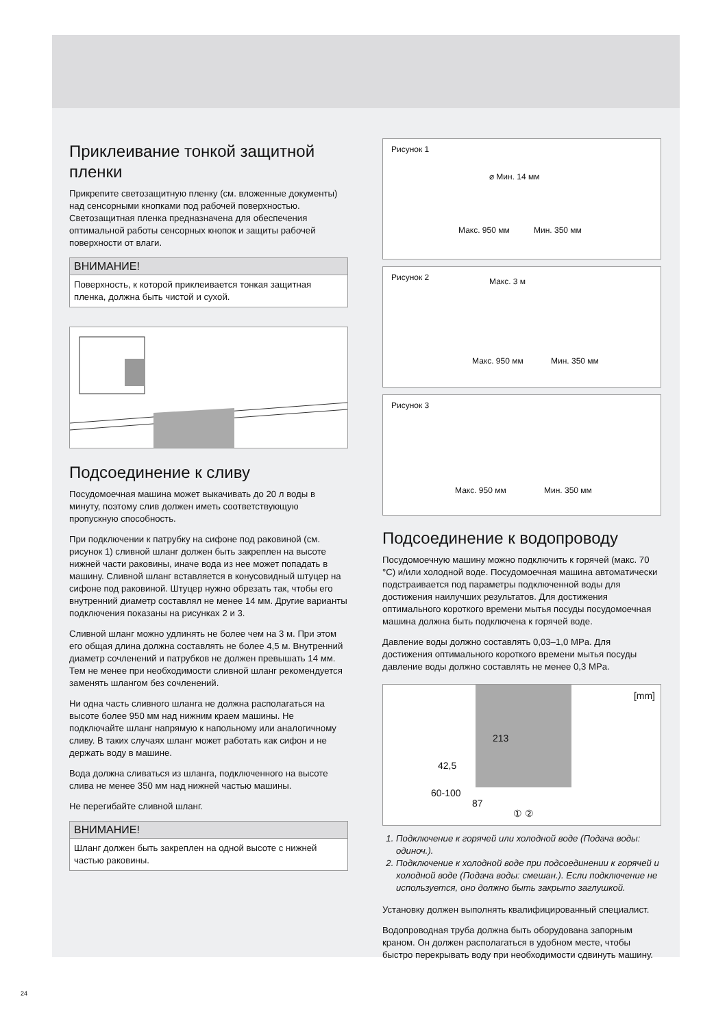Приклеивание тонкой защитной пленки
Прикрепите светозащитную пленку (см. вложенные документы) над сенсорными кнопками под рабочей поверхностью. Светозащитная пленка предназначена для обеспечения оптимальной работы сенсорных кнопок и защиты рабочей поверхности от влаги.
ВНИМАНИЕ!
Поверхность, к которой приклеивается тонкая защитная пленка, должна быть чистой и сухой.
Подсоединение к сливу
Посудомоечная машина может выкачивать до 20 л воды в минуту, поэтому слив должен иметь соответствующую пропускную способность.
При подключении к патрубку на сифоне под раковиной (см. рисунок 1) сливной шланг должен быть закреплен на высоте нижней части раковины, иначе вода из нее может попадать в машину. Сливной шланг вставляется в конусовидный штуцер на сифоне под раковиной. Штуцер нужно обрезать так, чтобы его внутренний диаметр составлял не менее 14 мм. Другие варианты подключения показаны на рисунках 2 и 3.
Сливной шланг можно удлинять не более чем на 3 м. При этом его общая длина должна составлять не более 4,5 м. Внутренний диаметр сочленений и патрубков не должен превышать 14 мм. Тем не менее при необходимости сливной шланг рекомендуется заменять шлангом без сочленений.
Ни одна часть сливного шланга не должна располагаться на высоте более 950 мм над нижним краем машины. Не подключайте шланг напрямую к напольному или аналогичному сливу. В таких случаях шланг может работать как сифон и не держать воду в машине.
Вода должна сливаться из шланга, подключенного на высоте слива не менее 350 мм над нижней частью машины.
Не перегибайте сливной шланг.
ВНИМАНИЕ!
Шланг должен быть закреплен на одной высоте с нижней частью раковины.
Рисунок 1
⌀ Мин. 14 мм
Макс. 950 мм Мин. 350 мм
Рисунок 2
Макс. 3 м
Макс. 950 мм Мин. 350 мм
Рисунок 3
Макс. 950 мм Мин. 350 мм
Подсоединение к водопроводу
Посудомоечную машину можно подключить к горячей (макс. 70 °C) и/или холодной воде. Посудомоечная машина автоматически подстраивается под параметры подключенной воды для достижения наилучших результатов. Для достижения оптимального короткого времени мытья посуды посудомоечная машина должна быть подключена к горячей воде.
Давление воды должно составлять 0,03–1,0 MPa. Для достижения оптимального короткого времени мытья посуды давление воды должно составлять не менее 0,3 MPa.
[mm]
213
42,5
60-100
87
① ②
1. Подключение к горячей или холодной воде (Подача воды: одиноч.).
2. Подключение к холодной воде при подсоединении к горячей и холодной воде (Подача воды: смешан.). Если подключение не используется, оно должно быть закрыто заглушкой.
Установку должен выполнять квалифицированный специалист.
Водопроводная труба должна быть оборудована запорным краном. Он должен располагаться в удобном месте, чтобы быстро перекрывать воду при необходимости сдвинуть машину.
24